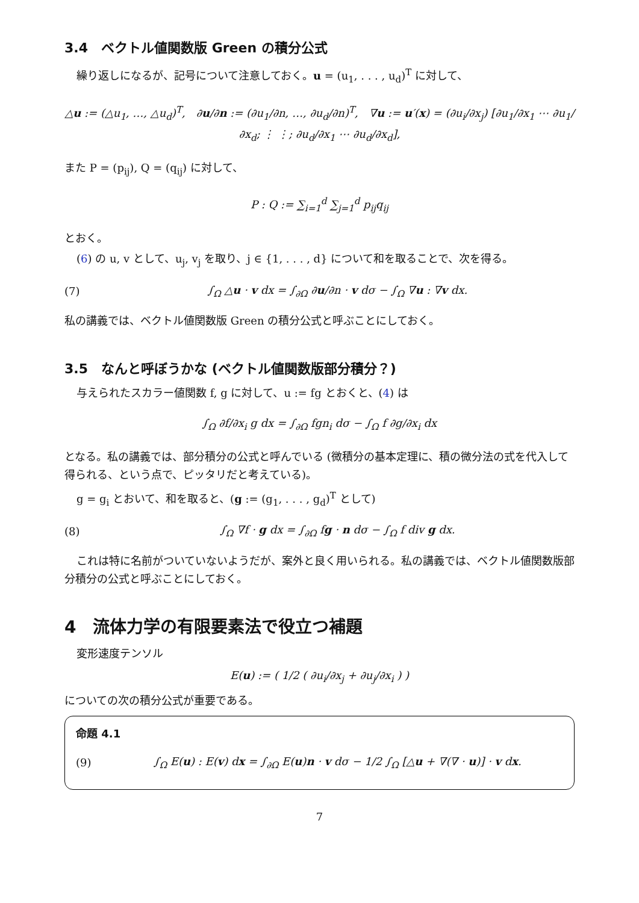3.4　ベクトル値関数版 Green の積分公式
繰り返しになるが、記号について注意しておく。u = (u<sub>1</sub>, . . . , u<sub>d</sub>)<sup>T</sup> に対して、
△u := (△u<sub>1</sub>, …, △u<sub>d</sub>)<sup>T</sup>,　∂u/∂n := (∂u<sub>1</sub>/∂n, …, ∂u<sub>d</sub>/∂n)<sup>T</sup>,　∇u := u′(x) = (∂u<sub>i</sub>/∂x<sub>j</sub>) [∂u<sub>1</sub>/∂x<sub>1</sub> ⋯ ∂u<sub>1</sub>/∂x<sub>d</sub>; ⋮ ⋮; ∂u<sub>d</sub>/∂x<sub>1</sub> ⋯ ∂u<sub>d</sub>/∂x<sub>d</sub>],
また P = (p<sub>ij</sub>), Q = (q<sub>ij</sub>) に対して、
P : Q := ∑<sub>i=1</sub><sup>d</sup> ∑<sub>j=1</sub><sup>d</sup> p<sub>ij</sub>q<sub>ij</sub>
とおく。
(6) の u, v として、u<sub>j</sub>, v<sub>j</sub> を取り、j ∈ {1, . . . , d} について和を取ることで、次を得る。
(7) ∫<sub>Ω</sub> △u · v dx = ∫<sub>∂Ω</sub> ∂u/∂n · v dσ − ∫<sub>Ω</sub> ∇u : ∇v dx.
私の講義では、ベクトル値関数版 Green の積分公式と呼ぶことにしておく。
3.5　なんと呼ぼうかな (ベクトル値関数版部分積分？)
与えられたスカラー値関数 f, g に対して、u := fg とおくと、(4) は
∫<sub>Ω</sub> ∂f/∂x<sub>i</sub> g dx = ∫<sub>∂Ω</sub> fgn<sub>i</sub> dσ − ∫<sub>Ω</sub> f ∂g/∂x<sub>i</sub> dx
となる。私の講義では、部分積分の公式と呼んでいる (微積分の基本定理に、積の微分法の式を代入して得られる、という点で、ピッタリだと考えている)。
g = g<sub>i</sub> とおいて、和を取ると、(g := (g<sub>1</sub>, . . . , g<sub>d</sub>)<sup>T</sup> として)
(8) ∫<sub>Ω</sub> ∇f · g dx = ∫<sub>∂Ω</sub> fg · n dσ − ∫<sub>Ω</sub> f div g dx.
これは特に名前がついていないようだが、案外と良く用いられる。私の講義では、ベクトル値関数版部分積分の公式と呼ぶことにしておく。
4　流体力学の有限要素法で役立つ補題
変形速度テンソル
E(u) := ( 1/2 ( ∂u<sub>i</sub>/∂x<sub>j</sub> + ∂u<sub>j</sub>/∂x<sub>i</sub> ) )
についての次の積分公式が重要である。
命題 4.1
(9) ∫<sub>Ω</sub> E(u) : E(v) dx = ∫<sub>∂Ω</sub> E(u)n · v dσ − 1/2 ∫<sub>Ω</sub> [△u + ∇(∇ · u)] · v dx.
7